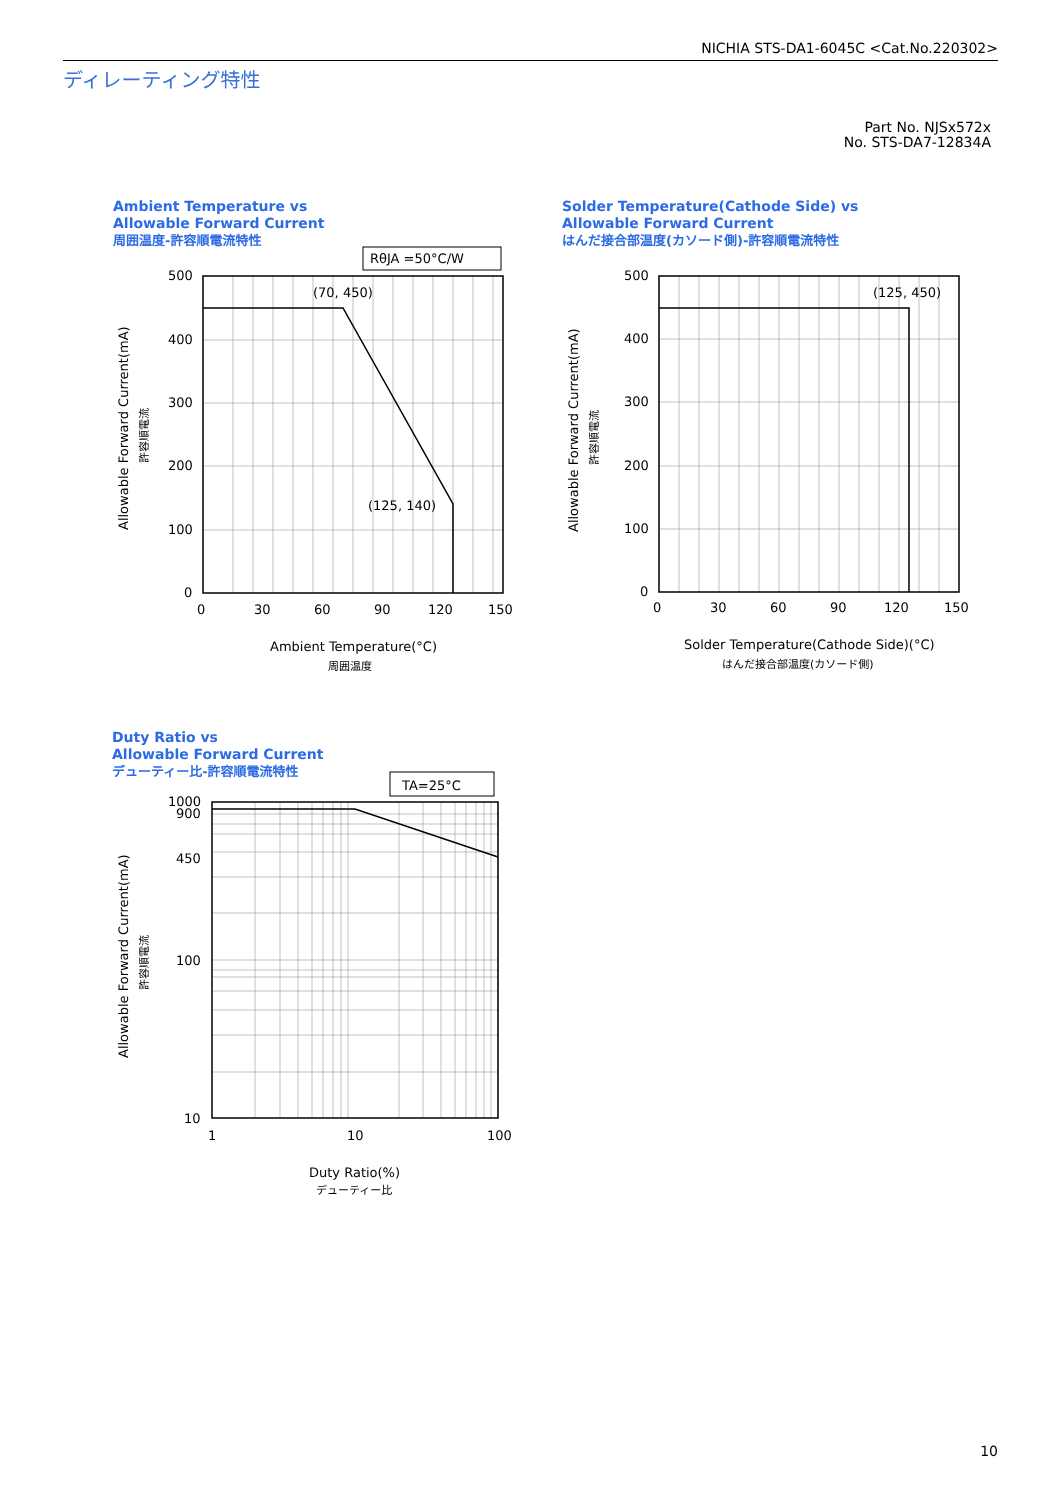NICHIA STS-DA1-6045C <Cat.No.220302>
ディレーティング特性
Part No. NJSx572x
No. STS-DA7-12834A
Ambient Temperature vs
Allowable Forward Current
周囲温度-許容順電流特性
RθJA =50°C/W
(70, 450)
(125, 140)
500
400
300
200
100
0
0
30
60
90
120
150
Ambient Temperature(°C)
周囲温度
Allowable Forward Current(mA)
許容順電流
Solder Temperature(Cathode Side) vs
Allowable Forward Current
はんだ接合部温度(カソード側)-許容順電流特性
(125, 450)
500
400
300
200
100
0
0
30
60
90
120
150
Solder Temperature(Cathode Side)(°C)
はんだ接合部温度(カソード側)
Allowable Forward Current(mA)
許容順電流
Duty Ratio vs
Allowable Forward Current
デューティー比-許容順電流特性
TA=25°C
1000
900
450
100
10
1
10
100
Duty Ratio(%)
デューティー比
Allowable Forward Current(mA)
許容順電流
10